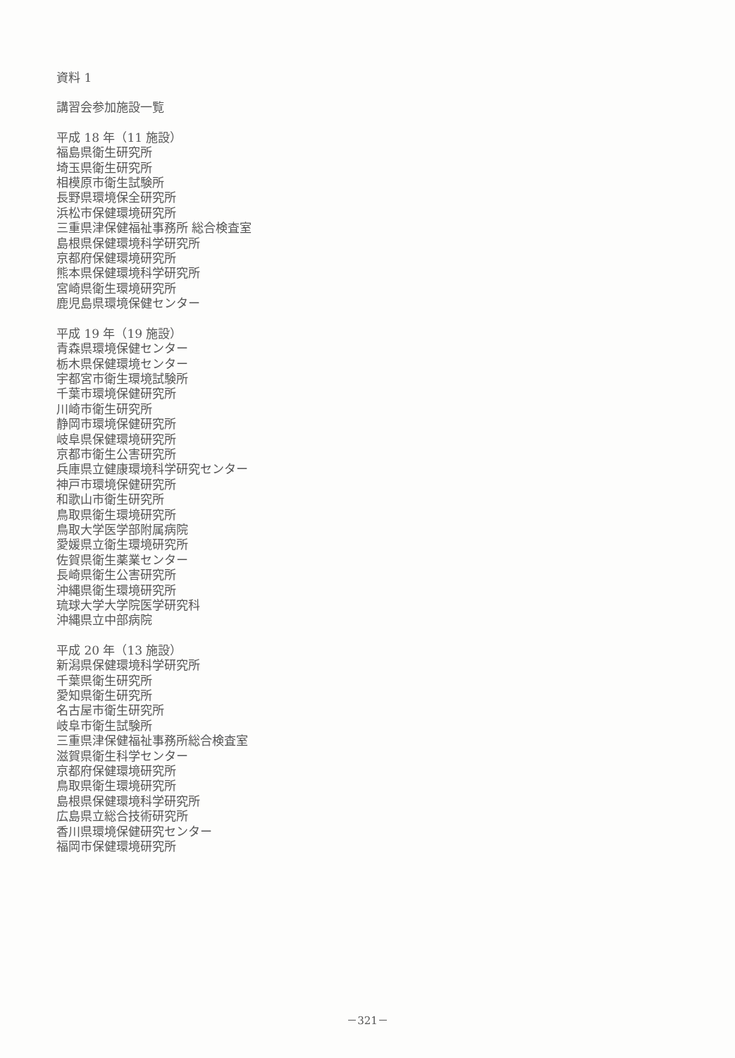資料 1
講習会参加施設一覧
平成 18 年（11 施設）
福島県衛生研究所
埼玉県衛生研究所
相模原市衛生試験所
長野県環境保全研究所
浜松市保健環境研究所
三重県津保健福祉事務所 総合検査室
島根県保健環境科学研究所
京都府保健環境研究所
熊本県保健環境科学研究所
宮崎県衛生環境研究所
鹿児島県環境保健センター
平成 19 年（19 施設）
青森県環境保健センター
栃木県保健環境センター
宇都宮市衛生環境試験所
千葉市環境保健研究所
川崎市衛生研究所
静岡市環境保健研究所
岐阜県保健環境研究所
京都市衛生公害研究所
兵庫県立健康環境科学研究センター
神戸市環境保健研究所
和歌山市衛生研究所
鳥取県衛生環境研究所
鳥取大学医学部附属病院
愛媛県立衛生環境研究所
佐賀県衛生薬業センター
長崎県衛生公害研究所
沖縄県衛生環境研究所
琉球大学大学院医学研究科
沖縄県立中部病院
平成 20 年（13 施設）
新潟県保健環境科学研究所
千葉県衛生研究所
愛知県衛生研究所
名古屋市衛生研究所
岐阜市衛生試験所
三重県津保健福祉事務所総合検査室
滋賀県衛生科学センター
京都府保健環境研究所
鳥取県衛生環境研究所
島根県保健環境科学研究所
広島県立総合技術研究所
香川県環境保健研究センター
福岡市保健環境研究所
－321－